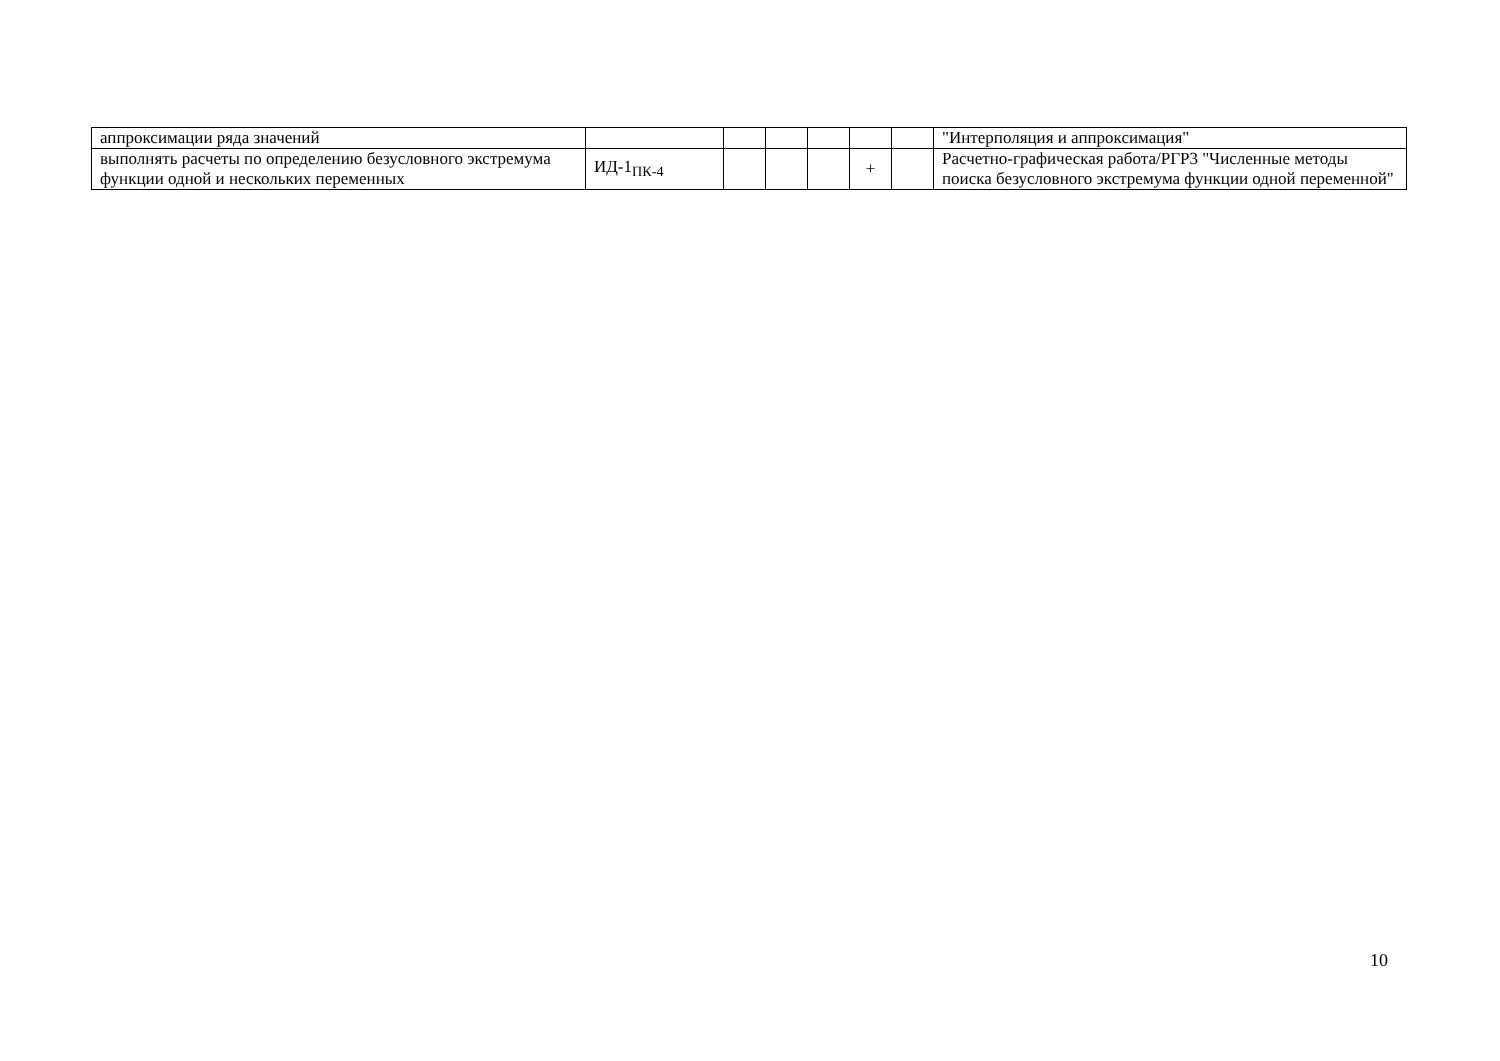| аппроксимации ряда значений | | | | | | | "Интерполяция и аппроксимация" |
| выполнять расчеты по определению безусловного экстремума функции одной и нескольких переменных | ИД-1<sub>ПК-4</sub> | | | | + | | Расчетно-графическая работа/РГР3 "Численные методы поиска безусловного экстремума функции одной переменной" |
10